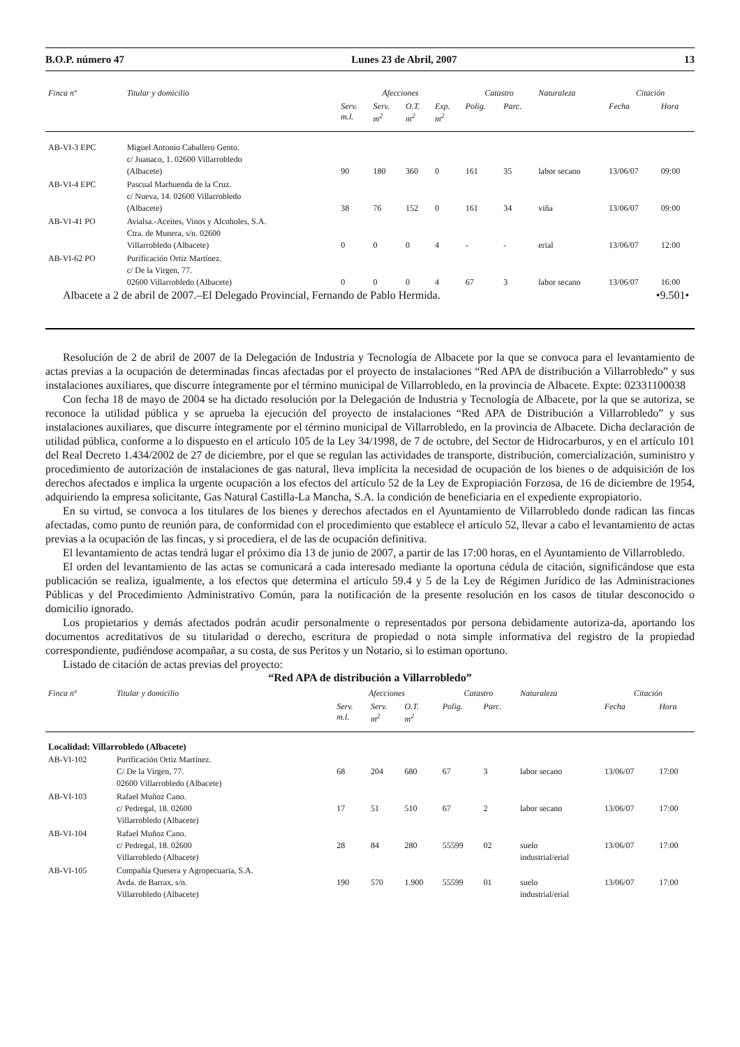B.O.P. número 47 Lunes 23 de Abril, 2007 13
| Finca nº | Titular y domicilio | Afecciones | | | | Catastro | | Naturaleza | Citación | |
| --- | --- | --- | --- | --- | --- | --- | --- | --- | --- | --- |
| | | Serv. m.l. | Serv. m<sup>2</sup> | O.T. m<sup>2</sup> | Exp. m<sup>2</sup> | Polig. | Parc. | | Fecha | Hora |
| AB-VI-3 EPC | Miguel Antonio Caballero Gento. c/ Juanaco, 1. 02600 Villarrobledo (Albacete) | 90 | 180 | 360 | 0 | 161 | 35 | labor secano | 13/06/07 | 09:00 |
| AB-VI-4 EPC | Pascual Marhuenda de la Cruz. c/ Nueva, 14. 02600 Villarrobledo (Albacete) | 38 | 76 | 152 | 0 | 161 | 34 | viña | 13/06/07 | 09:00 |
| AB-VI-41 PO | Avialsa.-Aceites, Vinos y Alcoholes, S.A. Ctra. de Munera, s/n. 02600 Villarrobledo (Albacete) | 0 | 0 | 0 | 4 | - | - | erial | 13/06/07 | 12:00 |
| AB-VI-62 PO | Purificación Ortiz Martínez. c/ De la Virgen, 77. 02600 Villarrobledo (Albacete) | 0 | 0 | 0 | 4 | 67 | 3 | labor secano | 13/06/07 | 16:00 |
Albacete a 2 de abril de 2007.–El Delegado Provincial, Fernando de Pablo Hermida. •9.501•
Resolución de 2 de abril de 2007 de la Delegación de Industria y Tecnología de Albacete por la que se convoca para el levantamiento de actas previas a la ocupación de determinadas fincas afectadas por el proyecto de instalaciones “Red APA de distribución a Villarrobledo” y sus instalaciones auxiliares, que discurre íntegramente por el término municipal de Villarrobledo, en la provincia de Albacete. Expte: 02331100038
Con fecha 18 de mayo de 2004 se ha dictado resolución por la Delegación de Industria y Tecnología de Albacete, por la que se autoriza, se reconoce la utilidad pública y se aprueba la ejecución del proyecto de instalaciones “Red APA de Distribución a Villarrobledo” y sus instalaciones auxiliares, que discurre íntegramente por el término municipal de Villarrobledo, en la provincia de Albacete. Dicha declaración de utilidad pública, conforme a lo dispuesto en el artículo 105 de la Ley 34/1998, de 7 de octubre, del Sector de Hidrocarburos, y en el artículo 101 del Real Decreto 1.434/2002 de 27 de diciembre, por el que se regulan las actividades de transporte, distribución, comercialización, suministro y procedimiento de autorización de instalaciones de gas natural, lleva implícita la necesidad de ocupación de los bienes o de adquisición de los derechos afectados e implica la urgente ocupación a los efectos del artículo 52 de la Ley de Expropiación Forzosa, de 16 de diciembre de 1954, adquiriendo la empresa solicitante, Gas Natural Castilla-La Mancha, S.A. la condición de beneficiaria en el expediente expropiatorio.
En su virtud, se convoca a los titulares de los bienes y derechos afectados en el Ayuntamiento de Villarrobledo donde radican las fincas afectadas, como punto de reunión para, de conformidad con el procedimiento que establece el artículo 52, llevar a cabo el levantamiento de actas previas a la ocupación de las fincas, y si procediera, el de las de ocupación definitiva.
El levantamiento de actas tendrá lugar el próximo día 13 de junio de 2007, a partir de las 17:00 horas, en el Ayuntamiento de Villarrobledo.
El orden del levantamiento de las actas se comunicará a cada interesado mediante la oportuna cédula de citación, significándose que esta publicación se realiza, igualmente, a los efectos que determina el artículo 59.4 y 5 de la Ley de Régimen Jurídico de las Administraciones Públicas y del Procedimiento Administrativo Común, para la notificación de la presente resolución en los casos de titular desconocido o domicilio ignorado.
Los propietarios y demás afectados podrán acudir personalmente o representados por persona debidamente autoriza-da, aportando los documentos acreditativos de su titularidad o derecho, escritura de propiedad o nota simple informativa del registro de la propiedad correspondiente, pudiéndose acompañar, a su costa, de sus Peritos y un Notario, si lo estiman oportuno.
Listado de citación de actas previas del proyecto:
“Red APA de distribución a Villarrobledo”
| Finca nº | Titular y domicilio | Afecciones | | | Catastro | | Naturaleza | Citación | |
| --- | --- | --- | --- | --- | --- | --- | --- | --- | --- |
| | | Serv. m.l. | Serv. m<sup>2</sup> | O.T. m<sup>2</sup> | Polig. | Parc. | | Fecha | Hora |
| Localidad: Villarrobledo (Albacete) | | | | | | | | | |
| AB-VI-102 | Purificación Ortiz Martínez. C/ De la Virgen, 77. 02600 Villarrobledo (Albacete) | 68 | 204 | 680 | 67 | 3 | labor secano | 13/06/07 | 17:00 |
| AB-VI-103 | Rafael Muñoz Cano. c/ Pedregal, 18. 02600 Villarrobledo (Albacete) | 17 | 51 | 510 | 67 | 2 | labor secano | 13/06/07 | 17:00 |
| AB-VI-104 | Rafael Muñoz Cano. c/ Pedregal, 18. 02600 Villarrobledo (Albacete) | 28 | 84 | 280 | 55599 | 02 | suelo industrial/erial | 13/06/07 | 17:00 |
| AB-VI-105 | Compañía Quesera y Agropecuaria, S.A. Avda. de Barrax, s/n. Villarrobledo (Albacete) | 190 | 570 | 1.900 | 55599 | 01 | suelo industrial/erial | 13/06/07 | 17:00 |